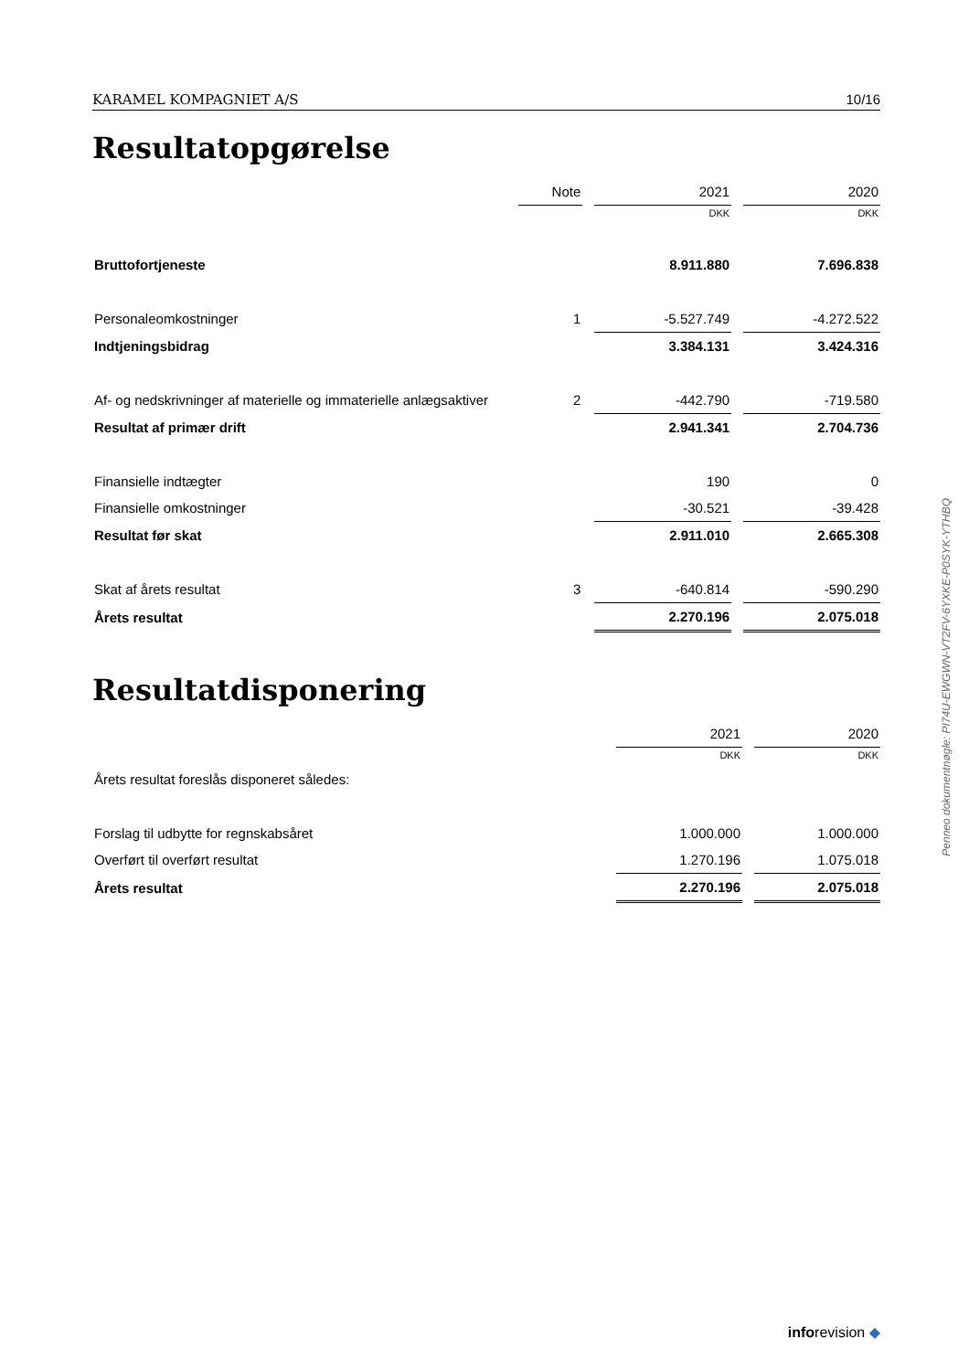KARAMEL KOMPAGNIET A/S 10/16
Resultatopgørelse
| | Note | 2021 | 2020 |
| --- | --- | --- | --- |
| | | DKK | DKK |
| Bruttofortjeneste | | 8.911.880 | 7.696.838 |
| Personaleomkostninger | 1 | -5.527.749 | -4.272.522 |
| Indtjeningsbidrag | | 3.384.131 | 3.424.316 |
| Af- og nedskrivninger af materielle og immaterielle anlægsaktiver | 2 | -442.790 | -719.580 |
| Resultat af primær drift | | 2.941.341 | 2.704.736 |
| Finansielle indtægter | | 190 | 0 |
| Finansielle omkostninger | | -30.521 | -39.428 |
| Resultat før skat | | 2.911.010 | 2.665.308 |
| Skat af årets resultat | 3 | -640.814 | -590.290 |
| Årets resultat | | 2.270.196 | 2.075.018 |
Resultatdisponering
| | 2021 | 2020 |
| --- | --- | --- |
| | DKK | DKK |
| Årets resultat foreslås disponeret således: | | |
| Forslag til udbytte for regnskabsåret | 1.000.000 | 1.000.000 |
| Overført til overført resultat | 1.270.196 | 1.075.018 |
| Årets resultat | 2.270.196 | 2.075.018 |
Penneo dokumentnøgle: PI74U-EWGWN-VT2FV-6YXKE-P0SYK-YTHBQ
inforevision ◆